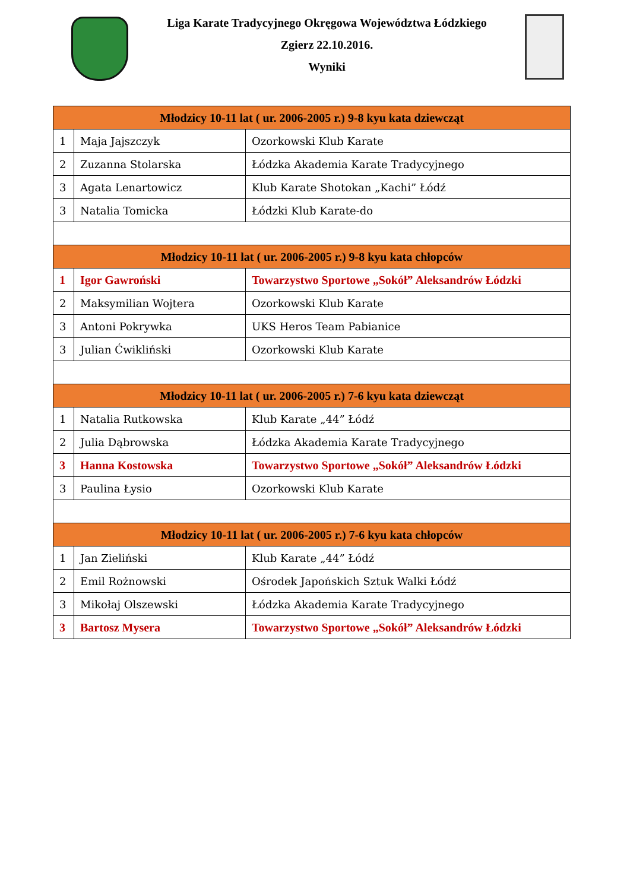Liga Karate Tradycyjnego Okręgowa Województwa Łódzkiego
Zgierz 22.10.2016.
Wyniki
| Młodzicy 10-11 lat ( ur. 2006-2005 r.) 9-8 kyu kata dziewcząt | | |
| --- | --- | --- |
| 1 | Maja Jajszczyk | Ozorkowski Klub Karate |
| 2 | Zuzanna Stolarska | Łódzka Akademia Karate Tradycyjnego |
| 3 | Agata Lenartowicz | Klub Karate Shotokan „Kachi” Łódź |
| 3 | Natalia Tomicka | Łódzki Klub Karate-do |
| Młodzicy 10-11 lat ( ur. 2006-2005 r.) 9-8 kyu kata chłopców | | |
| 1 | Igor Gawroński | Towarzystwo Sportowe „Sokół” Aleksandrów Łódzki |
| 2 | Maksymilian Wojtera | Ozorkowski Klub Karate |
| 3 | Antoni Pokrywka | UKS Heros Team Pabianice |
| 3 | Julian Ćwikliński | Ozorkowski Klub Karate |
| Młodzicy 10-11 lat ( ur. 2006-2005 r.) 7-6 kyu kata dziewcząt | | |
| 1 | Natalia Rutkowska | Klub Karate „44” Łódź |
| 2 | Julia Dąbrowska | Łódzka Akademia Karate Tradycyjnego |
| 3 | Hanna Kostowska | Towarzystwo Sportowe „Sokół” Aleksandrów Łódzki |
| 3 | Paulina Łysio | Ozorkowski Klub Karate |
| Młodzicy 10-11 lat ( ur. 2006-2005 r.) 7-6 kyu kata chłopców | | |
| 1 | Jan Zieliński | Klub Karate „44” Łódź |
| 2 | Emil Rożnowski | Ośrodek Japońskich Sztuk Walki Łódź |
| 3 | Mikołaj Olszewski | Łódzka Akademia Karate Tradycyjnego |
| 3 | Bartosz Mysera | Towarzystwo Sportowe „Sokół” Aleksandrów Łódzki |